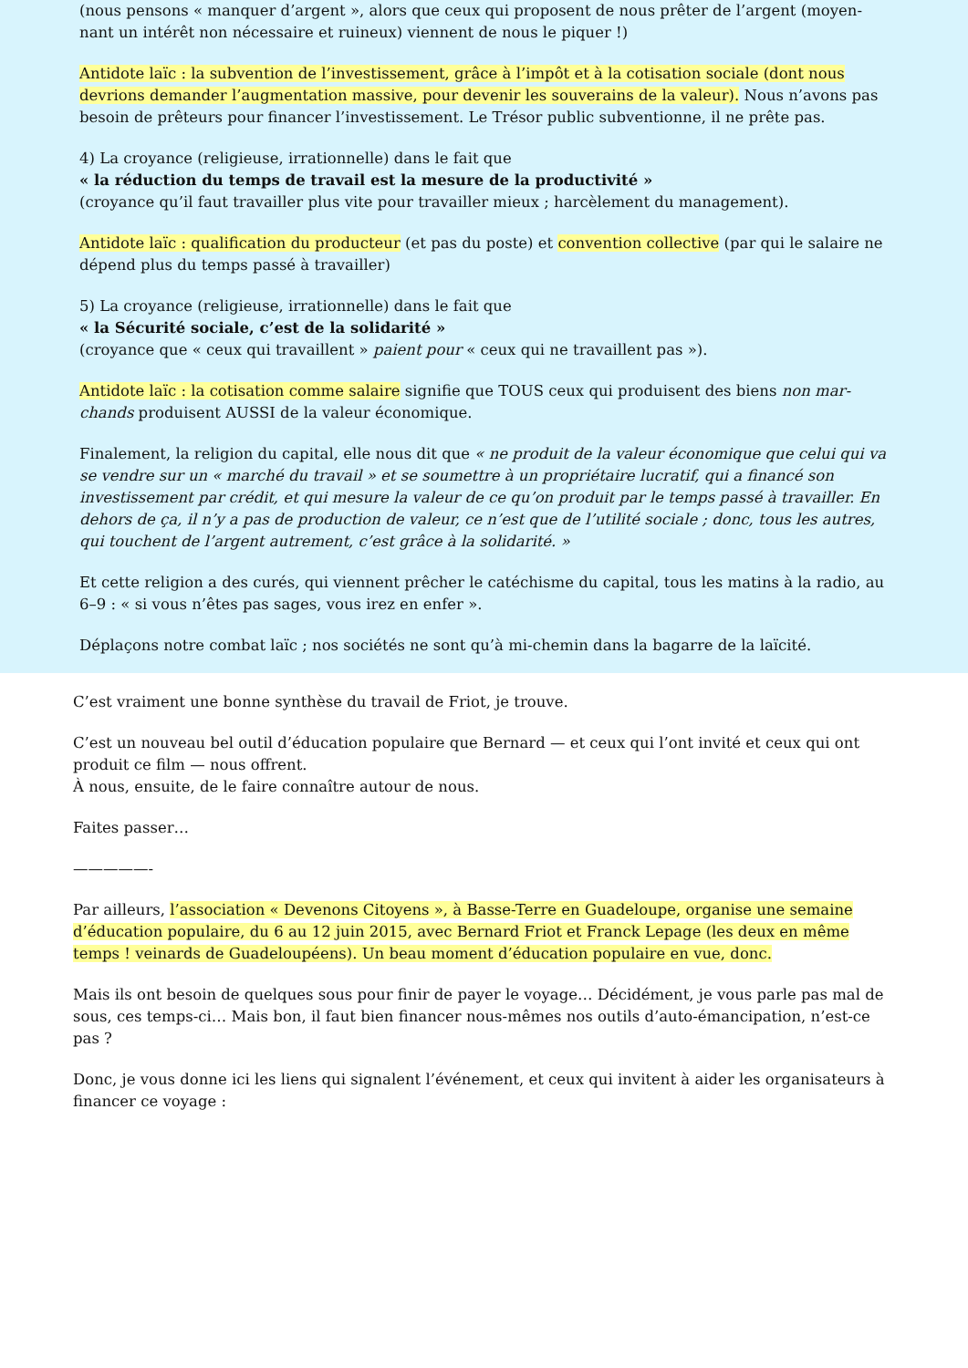(nous pensons « manquer d’argent », alors que ceux qui proposent de nous prêter de l’argent (moyen-nant un intérêt non nécessaire et ruineux) viennent de nous le piquer !)
Antidote laïc : la subvention de l’investissement, grâce à l’impôt et à la cotisation sociale (dont nous devrions demander l’augmentation massive, pour devenir les souverains de la valeur). Nous n’avons pas besoin de prêteurs pour financer l’investissement. Le Trésor public subventionne, il ne prête pas.
4) La croyance (religieuse, irrationnelle) dans le fait que
« la réduction du temps de travail est la mesure de la productivité »
(croyance qu’il faut travailler plus vite pour travailler mieux ; harcèlement du management).
Antidote laïc : qualification du producteur (et pas du poste) et convention collective (par qui le salaire ne dépend plus du temps passé à travailler)
5) La croyance (religieuse, irrationnelle) dans le fait que
« la Sécurité sociale, c’est de la solidarité »
(croyance que « ceux qui travaillent » paient pour « ceux qui ne travaillent pas »).
Antidote laïc : la cotisation comme salaire signifie que TOUS ceux qui produisent des biens non mar-chands produisent AUSSI de la valeur économique.
Finalement, la religion du capital, elle nous dit que « ne produit de la valeur économique que celui qui va se vendre sur un « marché du travail » et se soumettre à un propriétaire lucratif, qui a financé son investissement par crédit, et qui mesure la valeur de ce qu’on produit par le temps passé à travailler. En dehors de ça, il n’y a pas de production de valeur, ce n’est que de l’utilité sociale ; donc, tous les autres, qui touchent de l’argent autrement, c’est grâce à la solidarité. »
Et cette religion a des curés, qui viennent prêcher le catéchisme du capital, tous les matins à la radio, au 6–9 : « si vous n’êtes pas sages, vous irez en enfer ».
Déplaçons notre combat laïc ; nos sociétés ne sont qu’à mi-chemin dans la bagarre de la laïcité.
C’est vraiment une bonne synthèse du travail de Friot, je trouve.
C’est un nouveau bel outil d’éducation populaire que Bernard — et ceux qui l’ont invité et ceux qui ont produit ce film — nous offrent.
À nous, ensuite, de le faire connaître autour de nous.
Faites passer…
—————-
Par ailleurs, l’association « Devenons Citoyens », à Basse-Terre en Guadeloupe, organise une semaine d’éducation populaire, du 6 au 12 juin 2015, avec Bernard Friot et Franck Lepage (les deux en même temps ! veinards de Guadeloupéens). Un beau moment d’éducation populaire en vue, donc.
Mais ils ont besoin de quelques sous pour finir de payer le voyage… Décidément, je vous parle pas mal de sous, ces temps-ci… Mais bon, il faut bien financer nous-mêmes nos outils d’auto-émancipation, n’est-ce pas ?
Donc, je vous donne ici les liens qui signalent l’événement, et ceux qui invitent à aider les organisateurs à financer ce voyage :